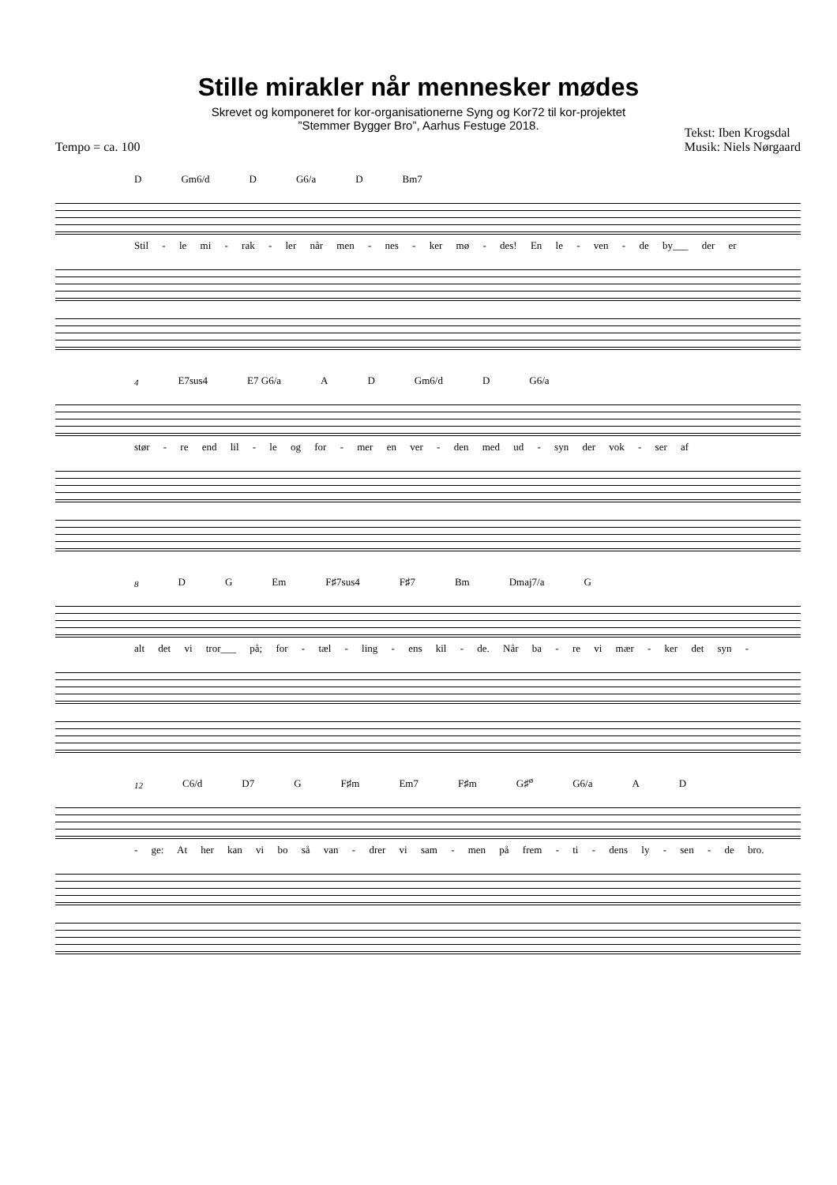Stille mirakler når mennesker mødes
Skrevet og komponeret for kor-organisationerne Syng og Kor72 til kor-projektet
”Stemmer Bygger Bro”, Aarhus Festuge 2018.
Tempo = ca. 100 Tekst: Iben Krogsdal
Musik: Niels Nørgaard
D Gm6/d D G6/a D Bm7
Stil - le mi - rak - ler når men - nes - ker mø - des! En le - ven - de by___ der er
4 E7sus4 E7 G6/a A D Gm6/d D G6/a
stør - re end lil - le og for - mer en ver - den med ud - syn der vok - ser af
8 D G Em F♯7sus4 F♯7 Bm Dmaj7/a G
alt det vi tror___ på; for - tæl - ling - ens kil - de. Når ba - re vi mær - ker det syn -
12 C6/d D7 G F♯m Em7 F♯m G♯<sup>ø</sup> G6/a A D
- ge: At her kan vi bo så van - drer vi sam - men på frem - ti - dens ly - sen - de bro.